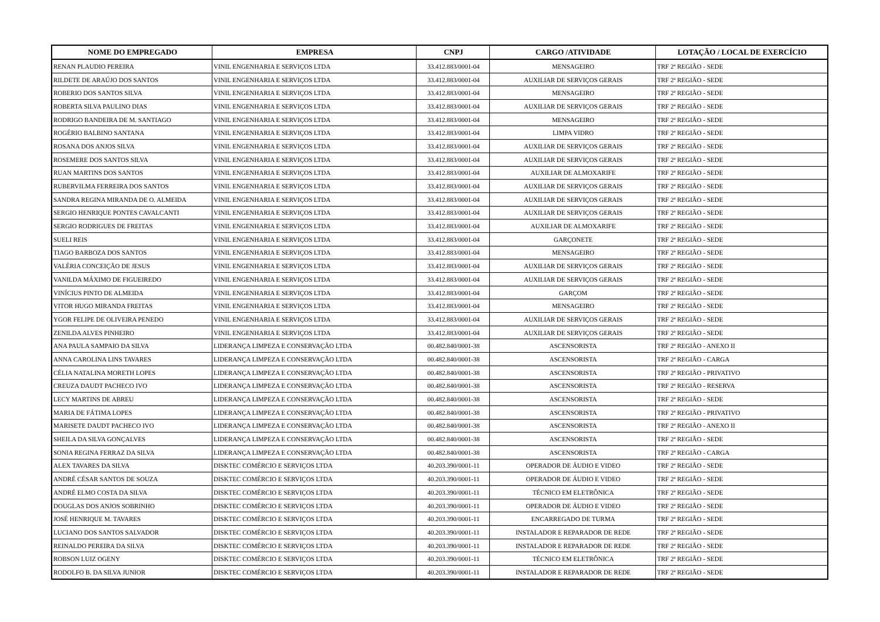| NOME DO EMPREGADO | EMPRESA | CNPJ | CARGO /ATIVIDADE | LOTAÇÃO / LOCAL DE EXERCÍCIO |
| --- | --- | --- | --- | --- |
| RENAN PLAUDIO PEREIRA | VINIL ENGENHARIA E SERVIÇOS LTDA | 33.412.883/0001-04 | MENSAGEIRO | TRF 2ª REGIÃO - SEDE |
| RILDETE DE ARAÚJO DOS SANTOS | VINIL ENGENHARIA E SERVIÇOS LTDA | 33.412.883/0001-04 | AUXILIAR DE SERVIÇOS GERAIS | TRF 2ª REGIÃO - SEDE |
| ROBERIO DOS SANTOS SILVA | VINIL ENGENHARIA E SERVIÇOS LTDA | 33.412.883/0001-04 | MENSAGEIRO | TRF 2ª REGIÃO - SEDE |
| ROBERTA SILVA PAULINO DIAS | VINIL ENGENHARIA E SERVIÇOS LTDA | 33.412.883/0001-04 | AUXILIAR DE SERVIÇOS GERAIS | TRF 2ª REGIÃO - SEDE |
| RODRIGO BANDEIRA DE M. SANTIAGO | VINIL ENGENHARIA E SERVIÇOS LTDA | 33.412.883/0001-04 | MENSAGEIRO | TRF 2ª REGIÃO - SEDE |
| ROGÉRIO BALBINO SANTANA | VINIL ENGENHARIA E SERVIÇOS LTDA | 33.412.883/0001-04 | LIMPA VIDRO | TRF 2ª REGIÃO - SEDE |
| ROSANA DOS ANJOS SILVA | VINIL ENGENHARIA E SERVIÇOS LTDA | 33.412.883/0001-04 | AUXILIAR DE SERVIÇOS GERAIS | TRF 2ª REGIÃO - SEDE |
| ROSEMERE DOS SANTOS SILVA | VINIL ENGENHARIA E SERVIÇOS LTDA | 33.412.883/0001-04 | AUXILIAR DE SERVIÇOS GERAIS | TRF 2ª REGIÃO - SEDE |
| RUAN MARTINS DOS SANTOS | VINIL ENGENHARIA E SERVIÇOS LTDA | 33.412.883/0001-04 | AUXILIAR DE ALMOXARIFE | TRF 2ª REGIÃO - SEDE |
| RUBERVILMA FERREIRA DOS SANTOS | VINIL ENGENHARIA E SERVIÇOS LTDA | 33.412.883/0001-04 | AUXILIAR DE SERVIÇOS GERAIS | TRF 2ª REGIÃO - SEDE |
| SANDRA REGINA MIRANDA DE O. ALMEIDA | VINIL ENGENHARIA E SERVIÇOS LTDA | 33.412.883/0001-04 | AUXILIAR DE SERVIÇOS GERAIS | TRF 2ª REGIÃO - SEDE |
| SERGIO HENRIQUE PONTES CAVALCANTI | VINIL ENGENHARIA E SERVIÇOS LTDA | 33.412.883/0001-04 | AUXILIAR DE SERVIÇOS GERAIS | TRF 2ª REGIÃO - SEDE |
| SERGIO RODRIGUES DE FREITAS | VINIL ENGENHARIA E SERVIÇOS LTDA | 33.412.883/0001-04 | AUXILIAR DE ALMOXARIFE | TRF 2ª REGIÃO - SEDE |
| SUELI REIS | VINIL ENGENHARIA E SERVIÇOS LTDA | 33.412.883/0001-04 | GARÇONETE | TRF 2ª REGIÃO - SEDE |
| TIAGO BARBOZA DOS SANTOS | VINIL ENGENHARIA E SERVIÇOS LTDA | 33.412.883/0001-04 | MENSAGEIRO | TRF 2ª REGIÃO - SEDE |
| VALÉRIA CONCEIÇÃO DE JESUS | VINIL ENGENHARIA E SERVIÇOS LTDA | 33.412.883/0001-04 | AUXILIAR DE SERVIÇOS GERAIS | TRF 2ª REGIÃO - SEDE |
| VANILDA MÁXIMO DE FIGUEIREDO | VINIL ENGENHARIA E SERVIÇOS LTDA | 33.412.883/0001-04 | AUXILIAR DE SERVIÇOS GERAIS | TRF 2ª REGIÃO - SEDE |
| VINÍCIUS PINTO DE ALMEIDA | VINIL ENGENHARIA E SERVIÇOS LTDA | 33.412.883/0001-04 | GARÇOM | TRF 2ª REGIÃO - SEDE |
| VITOR HUGO MIRANDA FREITAS | VINIL ENGENHARIA E SERVIÇOS LTDA | 33.412.883/0001-04 | MENSAGEIRO | TRF 2ª REGIÃO - SEDE |
| YGOR FELIPE DE OLIVEIRA PENEDO | VINIL ENGENHARIA E SERVIÇOS LTDA | 33.412.883/0001-04 | AUXILIAR DE SERVIÇOS GERAIS | TRF 2ª REGIÃO - SEDE |
| ZENILDA ALVES PINHEIRO | VINIL ENGENHARIA E SERVIÇOS LTDA | 33.412.883/0001-04 | AUXILIAR DE SERVIÇOS GERAIS | TRF 2ª REGIÃO - SEDE |
| ANA PAULA SAMPAIO DA SILVA | LIDERANÇA LIMPEZA E CONSERVAÇÃO LTDA | 00.482.840/0001-38 | ASCENSORISTA | TRF 2ª REGIÃO - ANEXO II |
| ANNA CAROLINA LINS TAVARES | LIDERANÇA LIMPEZA E CONSERVAÇÃO LTDA | 00.482.840/0001-38 | ASCENSORISTA | TRF 2ª REGIÃO - CARGA |
| CÉLIA NATALINA MORETH LOPES | LIDERANÇA LIMPEZA E CONSERVAÇÃO LTDA | 00.482.840/0001-38 | ASCENSORISTA | TRF 2ª REGIÃO - PRIVATIVO |
| CREUZA DAUDT PACHECO IVO | LIDERANÇA LIMPEZA E CONSERVAÇÃO LTDA | 00.482.840/0001-38 | ASCENSORISTA | TRF 2ª REGIÃO - RESERVA |
| LECY MARTINS DE ABREU | LIDERANÇA LIMPEZA E CONSERVAÇÃO LTDA | 00.482.840/0001-38 | ASCENSORISTA | TRF 2ª REGIÃO - SEDE |
| MARIA DE FÁTIMA LOPES | LIDERANÇA LIMPEZA E CONSERVAÇÃO LTDA | 00.482.840/0001-38 | ASCENSORISTA | TRF 2ª REGIÃO - PRIVATIVO |
| MARISETE DAUDT PACHECO IVO | LIDERANÇA LIMPEZA E CONSERVAÇÃO LTDA | 00.482.840/0001-38 | ASCENSORISTA | TRF 2ª REGIÃO - ANEXO II |
| SHEILA DA SILVA GONÇALVES | LIDERANÇA LIMPEZA E CONSERVAÇÃO LTDA | 00.482.840/0001-38 | ASCENSORISTA | TRF 2ª REGIÃO - SEDE |
| SONIA REGINA FERRAZ DA SILVA | LIDERANÇA LIMPEZA E CONSERVAÇÃO LTDA | 00.482.840/0001-38 | ASCENSORISTA | TRF 2ª REGIÃO - CARGA |
| ALEX TAVARES DA SILVA | DISKTEC COMÉRCIO E SERVIÇOS LTDA | 40.203.390/0001-11 | OPERADOR DE ÁUDIO E VIDEO | TRF 2ª REGIÃO - SEDE |
| ANDRÉ CÉSAR SANTOS DE SOUZA | DISKTEC COMÉRCIO E SERVIÇOS LTDA | 40.203.390/0001-11 | OPERADOR DE ÁUDIO E VIDEO | TRF 2ª REGIÃO - SEDE |
| ANDRÉ ELMO COSTA DA SILVA | DISKTEC COMÉRCIO E SERVIÇOS LTDA | 40.203.390/0001-11 | TÉCNICO EM ELETRÔNICA | TRF 2ª REGIÃO - SEDE |
| DOUGLAS DOS ANJOS SOBRINHO | DISKTEC COMÉRCIO E SERVIÇOS LTDA | 40.203.390/0001-11 | OPERADOR DE ÁUDIO E VIDEO | TRF 2ª REGIÃO - SEDE |
| JOSÉ HENRIQUE M. TAVARES | DISKTEC COMÉRCIO E SERVIÇOS LTDA | 40.203.390/0001-11 | ENCARREGADO DE TURMA | TRF 2ª REGIÃO - SEDE |
| LUCIANO DOS SANTOS SALVADOR | DISKTEC COMÉRCIO E SERVIÇOS LTDA | 40.203.390/0001-11 | INSTALADOR E REPARADOR DE REDE | TRF 2ª REGIÃO - SEDE |
| REINALDO PEREIRA DA SILVA | DISKTEC COMÉRCIO E SERVIÇOS LTDA | 40.203.390/0001-11 | INSTALADOR E REPARADOR DE REDE | TRF 2ª REGIÃO - SEDE |
| ROBSON LUIZ OGENY | DISKTEC COMÉRCIO E SERVIÇOS LTDA | 40.203.390/0001-11 | TÉCNICO EM ELETRÔNICA | TRF 2ª REGIÃO - SEDE |
| RODOLFO B. DA SILVA JUNIOR | DISKTEC COMÉRCIO E SERVIÇOS LTDA | 40.203.390/0001-11 | INSTALADOR E REPARADOR DE REDE | TRF 2ª REGIÃO - SEDE |